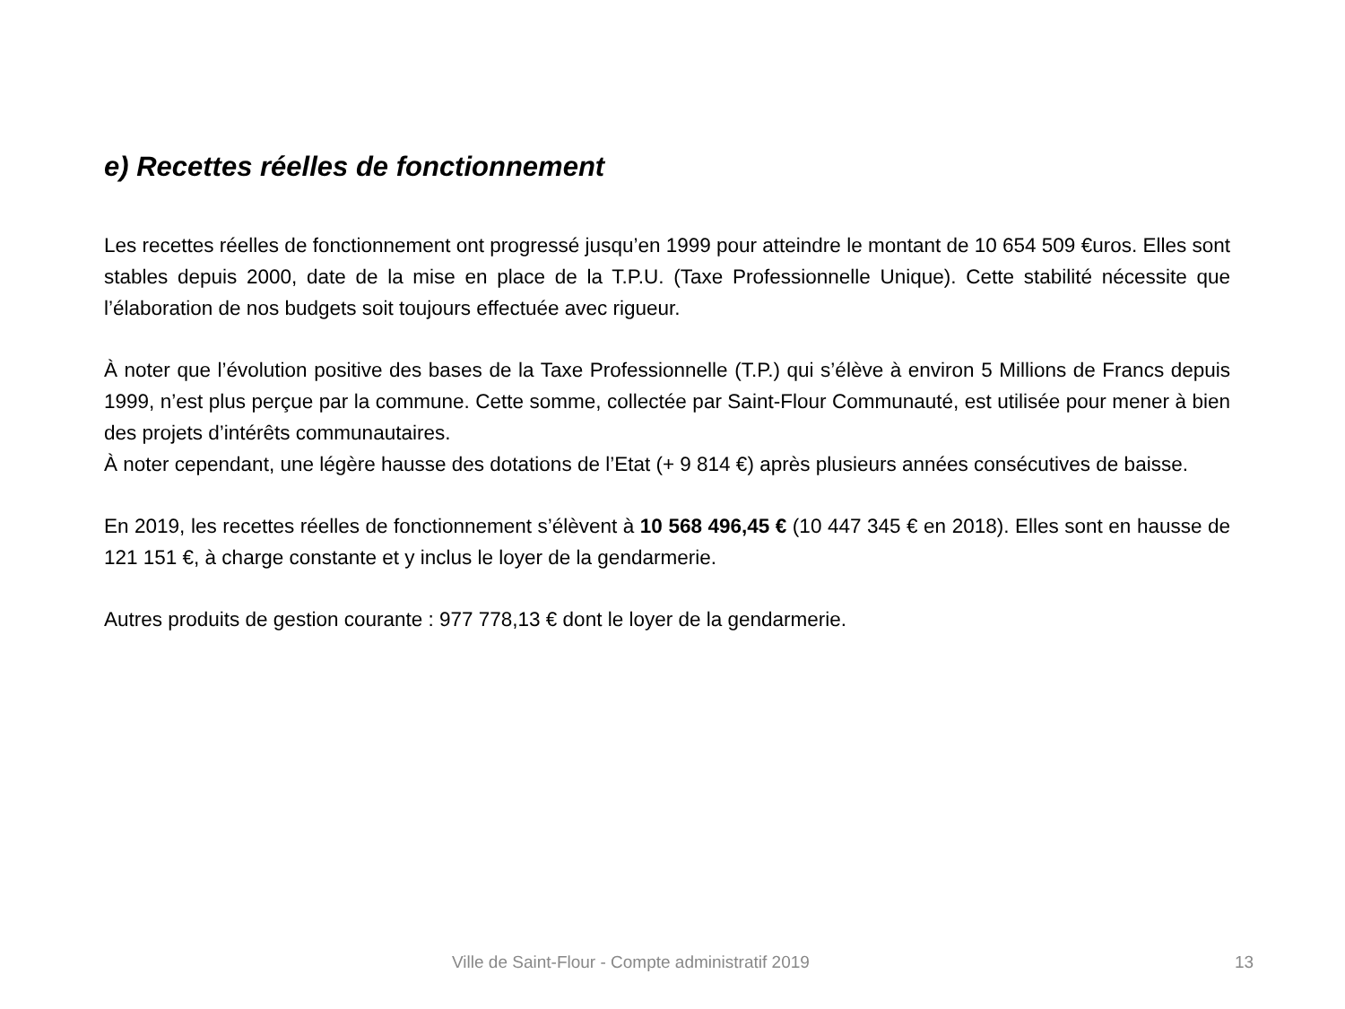e) Recettes réelles de fonctionnement
Les recettes réelles de fonctionnement ont progressé jusqu’en 1999 pour atteindre le montant de 10 654 509 €uros. Elles sont stables depuis 2000, date de la mise en place de la T.P.U. (Taxe Professionnelle Unique). Cette stabilité nécessite que l’élaboration de nos budgets soit toujours effectuée avec rigueur.
À noter que l’évolution positive des bases de la Taxe Professionnelle (T.P.) qui s’élève à environ 5 Millions de Francs depuis 1999, n’est plus perçue par la commune. Cette somme, collectée par Saint-Flour Communauté, est utilisée pour mener à bien des projets d’intérêts communautaires.
À noter cependant, une légère hausse des dotations de l’Etat (+ 9 814 €) après plusieurs années consécutives de baisse.
En 2019, les recettes réelles de fonctionnement s’élèvent à 10 568 496,45 € (10 447 345 € en 2018). Elles sont en hausse de 121 151 €, à charge constante et y inclus le loyer de la gendarmerie.
Autres produits de gestion courante : 977 778,13 € dont le loyer de la gendarmerie.
Ville de Saint-Flour - Compte administratif 2019 13